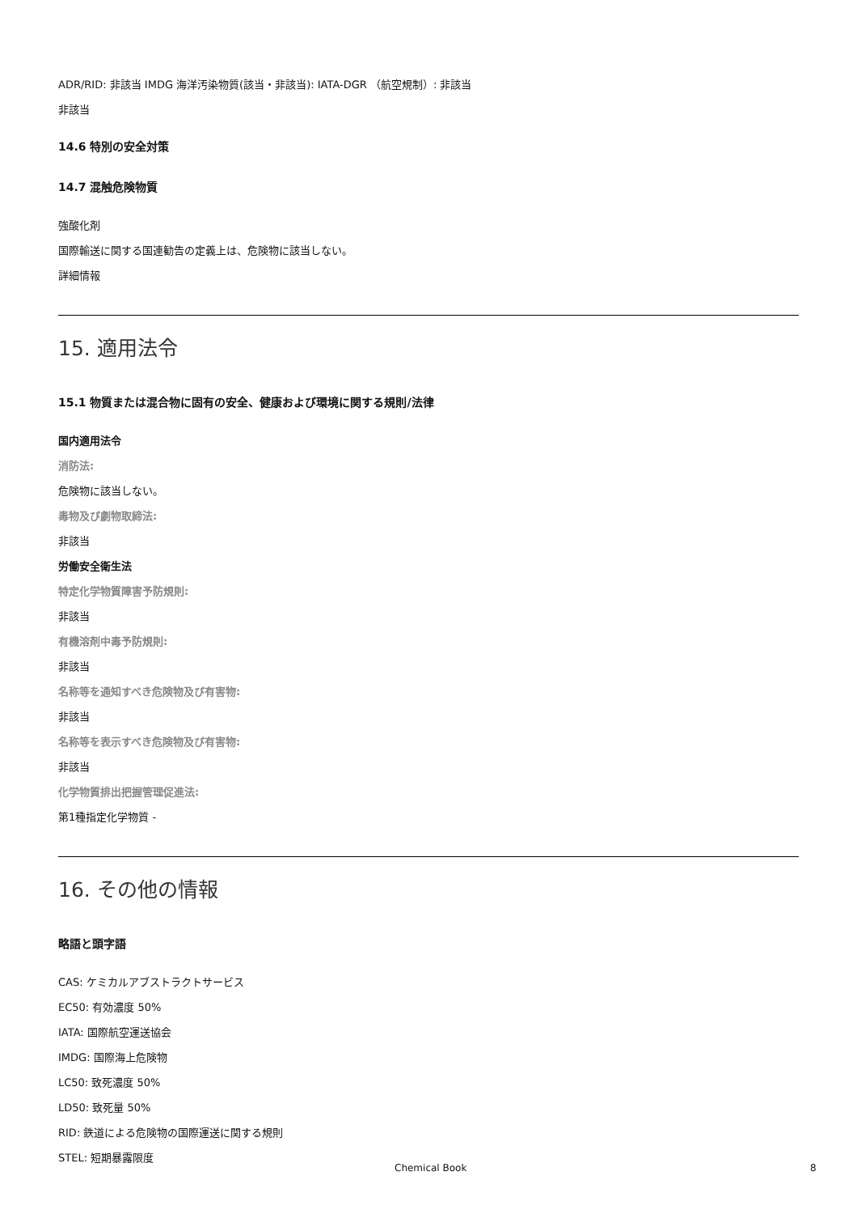ADR/RID: 非該当 IMDG 海洋汚染物質(該当・非該当): IATA-DGR （航空規制）: 非該当
非該当
14.6 特別の安全対策
14.7 混触危険物質
強酸化剤
国際輸送に関する国連勧告の定義上は、危険物に該当しない。
詳細情報
15. 適用法令
15.1 物質または混合物に固有の安全、健康および環境に関する規則/法律
国内適用法令
消防法:
危険物に該当しない。
毒物及び劇物取締法:
非該当
労働安全衛生法
特定化学物質障害予防規則:
非該当
有機溶剤中毒予防規則:
非該当
名称等を通知すべき危険物及び有害物:
非該当
名称等を表示すべき危険物及び有害物:
非該当
化学物質排出把握管理促進法:
第1種指定化学物質 -
16. その他の情報
略語と頭字語
CAS: ケミカルアブストラクトサービス
EC50: 有効濃度 50%
IATA: 国際航空運送協会
IMDG: 国際海上危険物
LC50: 致死濃度 50%
LD50: 致死量 50%
RID: 鉄道による危険物の国際運送に関する規則
STEL: 短期暴露限度
Chemical Book 8